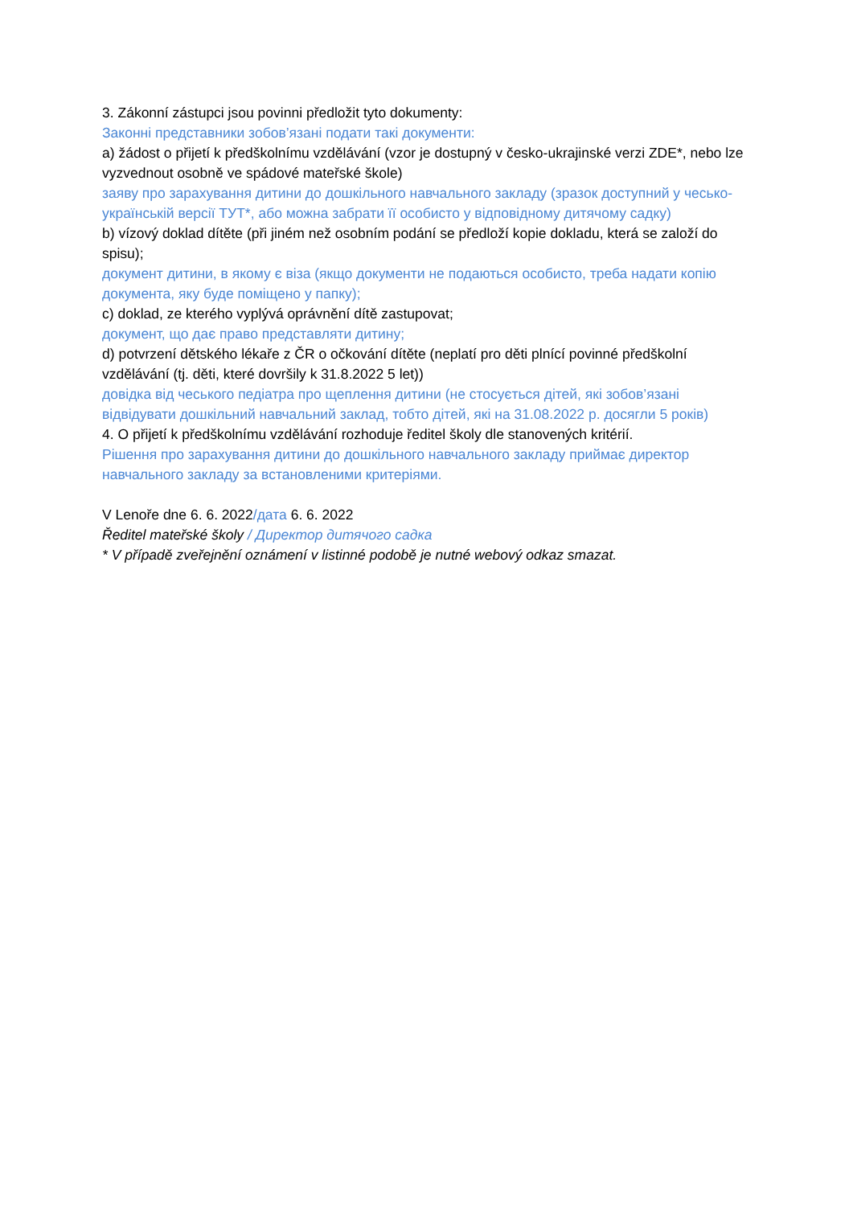3. Zákonní zástupci jsou povinni předložit tyto dokumenty:
Законні представники зобов’язані подати такі документи:
a) žádost o přijetí k předškolnímu vzdělávání (vzor je dostupný v česko-ukrajinské verzi ZDE*, nebo lze vyzvednout osobně ve spádové mateřské škole)
заяву про зарахування дитини до дошкільного навчального закладу (зразок доступний у чесько-українській версії ТУТ*, або можна забрати її особисто у відповідному дитячому садку)
b) vízový doklad dítěte (při jiném než osobním podání se předloží kopie dokladu, která se založí do spisu);
документ дитини, в якому є віза (якщо документи не подаються особисто, треба надати копію документа, яку буде поміщено у папку);
c) doklad, ze kterého vyplývá oprávnění dítě zastupovat;
документ, що дає право представляти дитину;
d) potvrzení dětského lékaře z ČR o očkování dítěte (neplatí pro děti plnící povinné předškolní vzdělávání (tj. děti, které dovršily k 31.8.2022 5 let))
довідка від чеського педіатра про щеплення дитини (не стосується дітей, які зобов’язані відвідувати дошкільний навчальний заклад, тобто дітей, які на 31.08.2022 р. досягли 5 років)
4. O přijetí k předškolnímu vzdělávání rozhoduje ředitel školy dle stanovených kritérií.
Рішення про зарахування дитини до дошкільного навчального закладу приймає директор навчального закладу за встановленими критеріями.
V Lenoře dne 6. 6. 2022/дата 6. 6. 2022
Ředitel mateřské školy / Директор дитячого садка
* V případě zveřejnění oznámení v listinné podobě je nutné webový odkaz smazat.